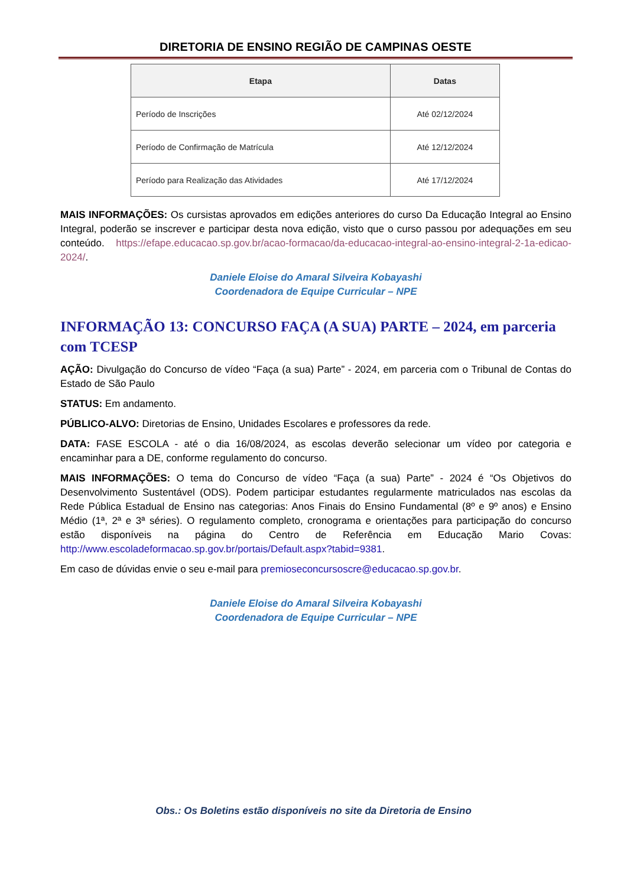DIRETORIA DE ENSINO REGIÃO DE CAMPINAS OESTE
| Etapa | Datas |
| --- | --- |
| Período de Inscrições | Até 02/12/2024 |
| Período de Confirmação de Matrícula | Até 12/12/2024 |
| Período para Realização das Atividades | Até 17/12/2024 |
MAIS INFORMAÇÕES: Os cursistas aprovados em edições anteriores do curso Da Educação Integral ao Ensino Integral, poderão se inscrever e participar desta nova edição, visto que o curso passou por adequações em seu conteúdo. https://efape.educacao.sp.gov.br/acao-formacao/da-educacao-integral-ao-ensino-integral-2-1a-edicao-2024/.
Daniele Eloise do Amaral Silveira Kobayashi
Coordenadora de Equipe Curricular – NPE
INFORMAÇÃO 13: CONCURSO FAÇA (A SUA) PARTE – 2024, em parceria com TCESP
AÇÃO: Divulgação do Concurso de vídeo “Faça (a sua) Parte” - 2024, em parceria com o Tribunal de Contas do Estado de São Paulo
STATUS: Em andamento.
PÚBLICO-ALVO: Diretorias de Ensino, Unidades Escolares e professores da rede.
DATA: FASE ESCOLA - até o dia 16/08/2024, as escolas deverão selecionar um vídeo por categoria e encaminhar para a DE, conforme regulamento do concurso.
MAIS INFORMAÇÕES: O tema do Concurso de vídeo “Faça (a sua) Parte” - 2024 é “Os Objetivos do Desenvolvimento Sustentável (ODS). Podem participar estudantes regularmente matriculados nas escolas da Rede Pública Estadual de Ensino nas categorias: Anos Finais do Ensino Fundamental (8º e 9º anos) e Ensino Médio (1ª, 2ª e 3ª séries). O regulamento completo, cronograma e orientações para participação do concurso estão disponíveis na página do Centro de Referência em Educação Mario Covas: http://www.escoladeformacao.sp.gov.br/portais/Default.aspx?tabid=9381.
Em caso de dúvidas envie o seu e-mail para premioseconcursoscre@educacao.sp.gov.br.
Daniele Eloise do Amaral Silveira Kobayashi
Coordenadora de Equipe Curricular – NPE
Obs.: Os Boletins estão disponíveis no site da Diretoria de Ensino